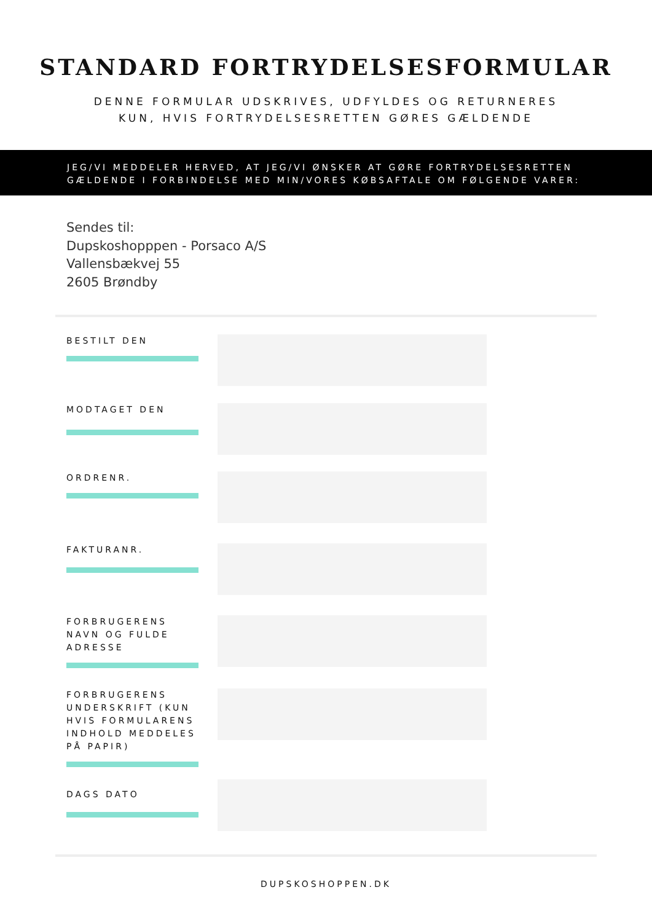STANDARD FORTRYDELSESFORMULAR
DENNE FORMULAR UDSKRIVES, UDFYLDES OG RETURNERES
KUN, HVIS FORTRYDELSESRETTEN GØRES GÆLDENDE
JEG/VI MEDDELER HERVED, AT JEG/VI ØNSKER AT GØRE FORTRYDELSESRETTEN
GÆLDENDE I FORBINDELSE MED MIN/VORES KØBSAFTALE OM FØLGENDE VARER:
Sendes til:
Dupskoshopppen - Porsaco A/S
Vallensbækvej 55
2605 Brøndby
BESTILT DEN
MODTAGET DEN
ORDRENR.
FAKTURANR.
FORBRUGERENS
NAVN OG FULDE
ADRESSE
FORBRUGERENS
UNDERSKRIFT (KUN
HVIS FORMULARENS
INDHOLD MEDDELES
PÅ PAPIR)
DAGS DATO
DUPSKOSHOPPEN.DK